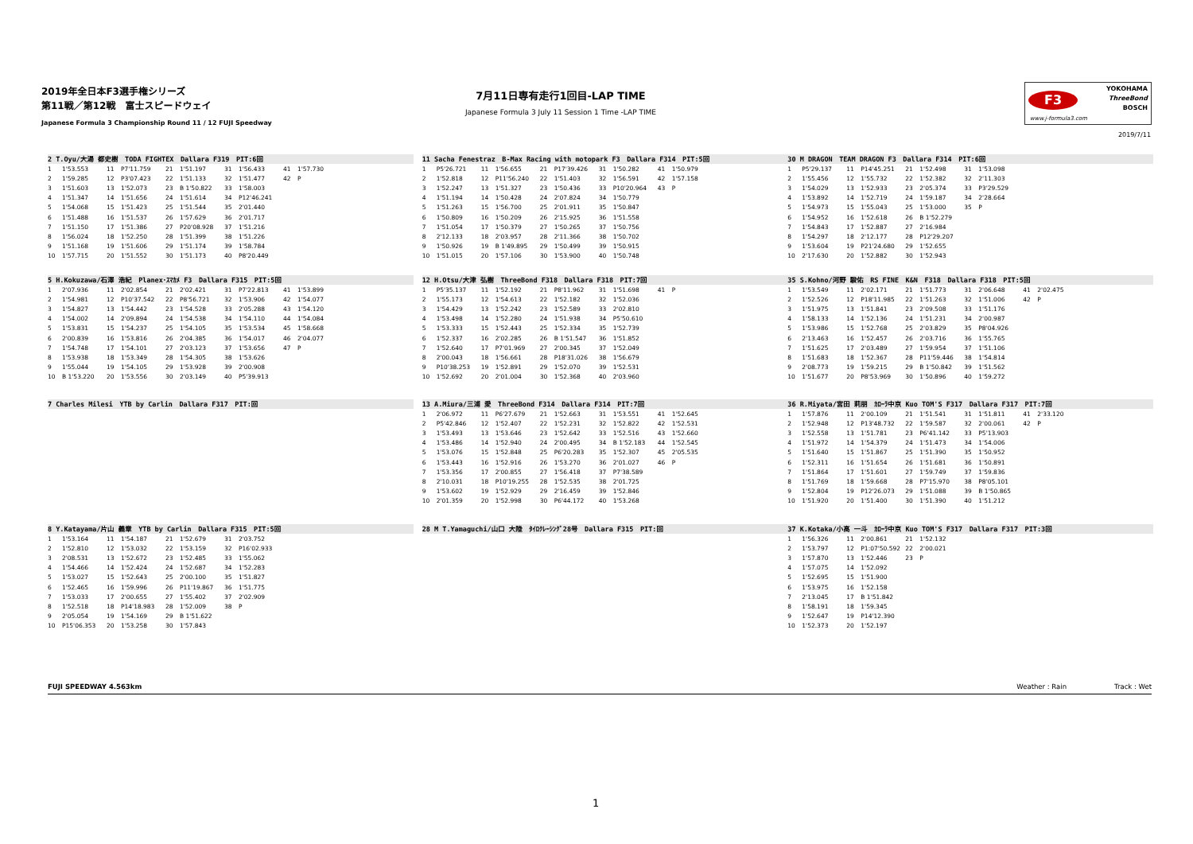2019年全日本F3選手権シリーズ
第11戦／第12戦　富士スピードウェイ
Japanese Formula 3 Championship Round 11 / 12 FUJI Speedway
7月11日専有走行1回目-LAP TIME
Japanese Formula 3 July 11 Session 1 Time -LAP TIME
F3
YOKOHAMA
ThreeBond
BOSCH
www.j-formula3.com
2019/7/11
2 T.Oyu/大湯 都史樹　TODA FIGHTEX　Dallara F319　PIT:6回
| 1 | 1'53.553 | 11 | P7'11.759 | 21 | 1'51.197 | 31 | 1'56.433 | 41 | 1'57.730 |
| 2 | 1'59.285 | 12 | P3'07.423 | 22 | 1'51.133 | 32 | 1'51.477 | 42 | P |
| 3 | 1'51.603 | 13 | 1'52.073 | 23 | B 1'50.822 | 33 | 1'58.003 | | |
| 4 | 1'51.347 | 14 | 1'51.656 | 24 | 1'51.614 | 34 | P12'46.241 | | |
| 5 | 1'54.068 | 15 | 1'51.423 | 25 | 1'51.544 | 35 | 2'01.440 | | |
| 6 | 1'51.488 | 16 | 1'51.537 | 26 | 1'57.629 | 36 | 2'01.717 | | |
| 7 | 1'51.150 | 17 | 1'51.386 | 27 | P20'08.928 | 37 | 1'51.216 | | |
| 8 | 1'56.024 | 18 | 1'52.250 | 28 | 1'51.399 | 38 | 1'51.226 | | |
| 9 | 1'51.168 | 19 | 1'51.606 | 29 | 1'51.174 | 39 | 1'58.784 | | |
| 10 | 1'57.715 | 20 | 1'51.552 | 30 | 1'51.173 | 40 | P8'20.449 | | |
11 Sacha Fenestraz　B-Max Racing with motopark F3　Dallara F314　PIT:5回
| 1 | P5'26.721 | 11 | 1'56.655 | 21 | P17'39.426 | 31 | 1'50.282 | 41 | 1'50.979 |
| 2 | 1'52.818 | 12 | P11'56.240 | 22 | 1'51.403 | 32 | 1'56.591 | 42 | 1'57.158 |
| 3 | 1'52.247 | 13 | 1'51.327 | 23 | 1'50.436 | 33 | P10'20.964 | 43 | P |
| 4 | 1'51.194 | 14 | 1'50.428 | 24 | 2'07.824 | 34 | 1'50.779 | | |
| 5 | 1'51.263 | 15 | 1'56.700 | 25 | 2'01.911 | 35 | 1'50.847 | | |
| 6 | 1'50.809 | 16 | 1'50.209 | 26 | 2'15.925 | 36 | 1'51.558 | | |
| 7 | 1'51.054 | 17 | 1'50.379 | 27 | 1'50.265 | 37 | 1'50.756 | | |
| 8 | 2'12.133 | 18 | 2'03.957 | 28 | 2'11.366 | 38 | 1'50.702 | | |
| 9 | 1'50.926 | 19 | B 1'49.895 | 29 | 1'50.499 | 39 | 1'50.915 | | |
| 10 | 1'51.015 | 20 | 1'57.106 | 30 | 1'53.900 | 40 | 1'50.748 | | |
30 M DRAGON　TEAM DRAGON F3　Dallara F314　PIT:6回
| 1 | P5'29.137 | 11 | P14'45.251 | 21 | 1'52.498 | 31 | 1'53.098 |
| 2 | 1'55.456 | 12 | 1'55.732 | 22 | 1'52.382 | 32 | 2'11.303 |
| 3 | 1'54.029 | 13 | 1'52.933 | 23 | 2'05.374 | 33 | P3'29.529 |
| 4 | 1'53.892 | 14 | 1'52.719 | 24 | 1'59.187 | 34 | 2'28.664 |
| 5 | 1'54.973 | 15 | 1'55.043 | 25 | 1'53.000 | 35 | P |
| 6 | 1'54.952 | 16 | 1'52.618 | 26 | B 1'52.279 | | |
| 7 | 1'54.843 | 17 | 1'52.887 | 27 | 2'16.984 | | |
| 8 | 1'54.297 | 18 | 2'12.177 | 28 | P12'29.207 | | |
| 9 | 1'53.604 | 19 | P21'24.680 | 29 | 1'52.655 | | |
| 10 | 2'17.630 | 20 | 1'52.882 | 30 | 1'52.943 | | |
5 H.Kokuzawa/石澤 浩紀　Planex･ｽﾏｶﾒ F3　Dallara F315　PIT:5回
| 1 | 2'07.936 | 11 | 2'02.854 | 21 | 2'02.421 | 31 | P7'22.813 | 41 | 1'53.899 |
| 2 | 1'54.981 | 12 | P10'37.542 | 22 | P8'56.721 | 32 | 1'53.906 | 42 | 1'54.077 |
| 3 | 1'54.827 | 13 | 1'54.442 | 23 | 1'54.528 | 33 | 2'05.288 | 43 | 1'54.120 |
| 4 | 1'54.002 | 14 | 2'09.894 | 24 | 1'54.538 | 34 | 1'54.110 | 44 | 1'54.084 |
| 5 | 1'53.831 | 15 | 1'54.237 | 25 | 1'54.105 | 35 | 1'53.534 | 45 | 1'58.668 |
| 6 | 2'00.839 | 16 | 1'53.816 | 26 | 2'04.385 | 36 | 1'54.017 | 46 | 2'04.077 |
| 7 | 1'54.748 | 17 | 1'54.101 | 27 | 2'03.123 | 37 | 1'53.656 | 47 | P |
| 8 | 1'53.938 | 18 | 1'53.349 | 28 | 1'54.305 | 38 | 1'53.626 | | |
| 9 | 1'55.044 | 19 | 1'54.105 | 29 | 1'53.928 | 39 | 2'00.908 | | |
| 10 | B 1'53.220 | 20 | 1'53.556 | 30 | 2'03.149 | 40 | P5'39.913 | | |
12 H.Otsu/大津 弘樹　ThreeBond F318　Dallara F318　PIT:7回
| 1 | P5'35.137 | 11 | 1'52.192 | 21 | P8'11.962 | 31 | 1'51.698 | 41 | P |
| 2 | 1'55.173 | 12 | 1'54.613 | 22 | 1'52.182 | 32 | 1'52.036 | | |
| 3 | 1'54.429 | 13 | 1'52.242 | 23 | 1'52.589 | 33 | 2'02.810 | | |
| 4 | 1'53.498 | 14 | 1'52.280 | 24 | 1'51.938 | 34 | P5'50.610 | | |
| 5 | 1'53.333 | 15 | 1'52.443 | 25 | 1'52.334 | 35 | 1'52.739 | | |
| 6 | 1'52.337 | 16 | 2'02.285 | 26 | B 1'51.547 | 36 | 1'51.852 | | |
| 7 | 1'52.640 | 17 | P7'01.969 | 27 | 2'00.345 | 37 | 1'52.049 | | |
| 8 | 2'00.043 | 18 | 1'56.661 | 28 | P18'31.026 | 38 | 1'56.679 | | |
| 9 | P10'38.253 | 19 | 1'52.891 | 29 | 1'52.070 | 39 | 1'52.531 | | |
| 10 | 1'52.692 | 20 | 2'01.004 | 30 | 1'52.368 | 40 | 2'03.960 | | |
35 S.Kohno/河野 駿佑　RS FINE　K&N　F318　Dallara F318　PIT:5回
| 1 | 1'53.549 | 11 | 2'02.171 | 21 | 1'51.773 | 31 | 2'06.648 | 41 | 2'02.475 |
| 2 | 1'52.526 | 12 | P18'11.985 | 22 | 1'51.263 | 32 | 1'51.006 | 42 | P |
| 3 | 1'51.975 | 13 | 1'51.841 | 23 | 2'09.508 | 33 | 1'51.176 | | |
| 4 | 1'58.133 | 14 | 1'52.136 | 24 | 1'51.231 | 34 | 2'00.987 | | |
| 5 | 1'53.986 | 15 | 1'52.768 | 25 | 2'03.829 | 35 | P8'04.926 | | |
| 6 | 2'13.463 | 16 | 1'52.457 | 26 | 2'03.716 | 36 | 1'55.765 | | |
| 7 | 1'51.625 | 17 | 2'03.489 | 27 | 1'59.954 | 37 | 1'51.106 | | |
| 8 | 1'51.683 | 18 | 1'52.367 | 28 | P11'59.446 | 38 | 1'54.814 | | |
| 9 | 2'08.773 | 19 | 1'59.215 | 29 | B 1'50.842 | 39 | 1'51.562 | | |
| 10 | 1'51.677 | 20 | P8'53.969 | 30 | 1'50.896 | 40 | 1'59.272 | | |
7 Charles Milesi　YTB by Carlin　Dallara F317　PIT:回
13 A.Miura/三浦 愛　ThreeBond F314　Dallara F314　PIT:7回
| 1 | 2'06.972 | 11 | P6'27.679 | 21 | 1'52.663 | 31 | 1'53.551 | 41 | 1'52.645 |
| 2 | P5'42.846 | 12 | 1'52.407 | 22 | 1'52.231 | 32 | 1'52.822 | 42 | 1'52.531 |
| 3 | 1'53.493 | 13 | 1'53.646 | 23 | 1'52.642 | 33 | 1'52.516 | 43 | 1'52.660 |
| 4 | 1'53.486 | 14 | 1'52.940 | 24 | 2'00.495 | 34 | B 1'52.183 | 44 | 1'52.545 |
| 5 | 1'53.076 | 15 | 1'52.848 | 25 | P6'20.283 | 35 | 1'52.307 | 45 | 2'05.535 |
| 6 | 1'53.443 | 16 | 1'52.916 | 26 | 1'53.270 | 36 | 2'01.027 | 46 | P |
| 7 | 1'53.356 | 17 | 2'00.855 | 27 | 1'56.418 | 37 | P7'38.589 | | |
| 8 | 2'10.031 | 18 | P10'19.255 | 28 | 1'52.535 | 38 | 2'01.725 | | |
| 9 | 1'53.602 | 19 | 1'52.929 | 29 | 2'16.459 | 39 | 1'52.846 | | |
| 10 | 2'01.359 | 20 | 1'52.998 | 30 | P6'44.172 | 40 | 1'53.268 | | |
36 R.Miyata/宮田 莉朋　ｶﾛｰﾗ中京 Kuo TOM'S F317　Dallara F317　PIT:7回
| 1 | 1'57.876 | 11 | 2'00.109 | 21 | 1'51.541 | 31 | 1'51.811 | 41 | 2'33.120 |
| 2 | 1'52.948 | 12 | P13'48.732 | 22 | 1'59.587 | 32 | 2'00.061 | 42 | P |
| 3 | 1'52.558 | 13 | 1'51.781 | 23 | P6'41.142 | 33 | P5'13.903 | | |
| 4 | 1'51.972 | 14 | 1'54.379 | 24 | 1'51.473 | 34 | 1'54.006 | | |
| 5 | 1'51.640 | 15 | 1'51.867 | 25 | 1'51.390 | 35 | 1'50.952 | | |
| 6 | 1'52.311 | 16 | 1'51.654 | 26 | 1'51.681 | 36 | 1'50.891 | | |
| 7 | 1'51.864 | 17 | 1'51.601 | 27 | 1'59.749 | 37 | 1'59.836 | | |
| 8 | 1'51.769 | 18 | 1'59.668 | 28 | P7'15.970 | 38 | P8'05.101 | | |
| 9 | 1'52.804 | 19 | P12'26.073 | 29 | 1'51.088 | 39 | B 1'50.865 | | |
| 10 | 1'51.920 | 20 | 1'51.400 | 30 | 1'51.390 | 40 | 1'51.212 | | |
8 Y.Katayama/片山 義章　YTB by Carlin　Dallara F315　PIT:5回
| 1 | 1'53.164 | 11 | 1'54.187 | 21 | 1'52.679 | 31 | 2'03.752 |
| 2 | 1'52.810 | 12 | 1'53.032 | 22 | 1'53.159 | 32 | P16'02.933 |
| 3 | 2'08.531 | 13 | 1'52.672 | 23 | 1'52.485 | 33 | 1'55.062 |
| 4 | 1'54.466 | 14 | 1'52.424 | 24 | 1'52.687 | 34 | 1'52.283 |
| 5 | 1'53.027 | 15 | 1'52.643 | 25 | 2'00.100 | 35 | 1'51.827 |
| 6 | 1'52.465 | 16 | 1'59.996 | 26 | P11'19.867 | 36 | 1'51.775 |
| 7 | 1'53.033 | 17 | 2'00.655 | 27 | 1'55.402 | 37 | 2'02.909 |
| 8 | 1'52.518 | 18 | P14'18.983 | 28 | 1'52.009 | 38 | P |
| 9 | 2'05.054 | 19 | 1'54.169 | 29 | B 1'51.622 | | |
| 10 | P15'06.353 | 20 | 1'53.258 | 30 | 1'57.843 | | |
28 M T.Yamaguchi/山口 大陸　ﾀｲﾛｸﾚｰｼﾝｸﾞ28号　Dallara F315　PIT:回
37 K.Kotaka/小高 一斗　ｶﾛｰﾗ中京 Kuo TOM'S F317　Dallara F317　PIT:3回
| 1 | 1'56.326 | 11 | 2'00.861 | 21 | 1'52.132 |
| 2 | 1'53.797 | 12 | P1:07'50.592 | 22 | 2'00.021 |
| 3 | 1'57.870 | 13 | 1'52.446 | 23 | P |
| 4 | 1'57.075 | 14 | 1'52.092 | | |
| 5 | 1'52.695 | 15 | 1'51.900 | | |
| 6 | 1'53.975 | 16 | 1'52.158 | | |
| 7 | 2'13.045 | 17 | B 1'51.842 | | |
| 8 | 1'58.191 | 18 | 1'59.345 | | |
| 9 | 1'52.647 | 19 | P14'12.390 | | |
| 10 | 1'52.373 | 20 | 1'52.197 | | |
FUJI SPEEDWAY 4.563km Track : Wet Weather : Rain
1